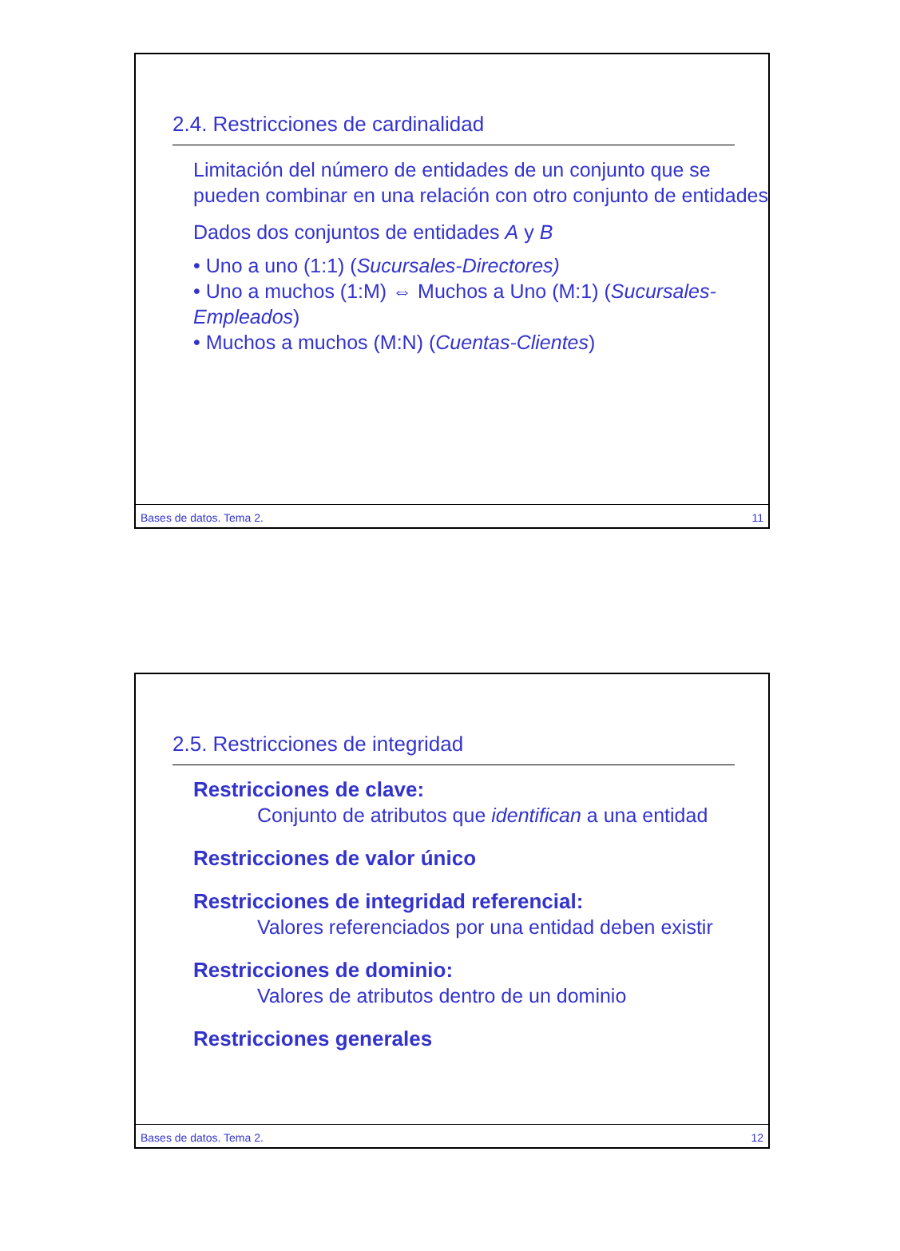2.4. Restricciones de cardinalidad
Limitación del número de entidades de un conjunto que se pueden combinar en una relación con otro conjunto de entidades
Dados dos conjuntos de entidades A y B
• Uno a uno (1:1) (Sucursales-Directores)
• Uno a muchos (1:M) ⇔ Muchos a Uno (M:1) (Sucursales-Empleados)
• Muchos a muchos (M:N) (Cuentas-Clientes)
Bases de datos. Tema 2. 11
2.5. Restricciones de integridad
Restricciones de clave:
Conjunto de atributos que identifican a una entidad
Restricciones de valor único
Restricciones de integridad referencial:
Valores referenciados por una entidad deben existir
Restricciones de dominio:
Valores de atributos dentro de un dominio
Restricciones generales
Bases de datos. Tema 2. 12